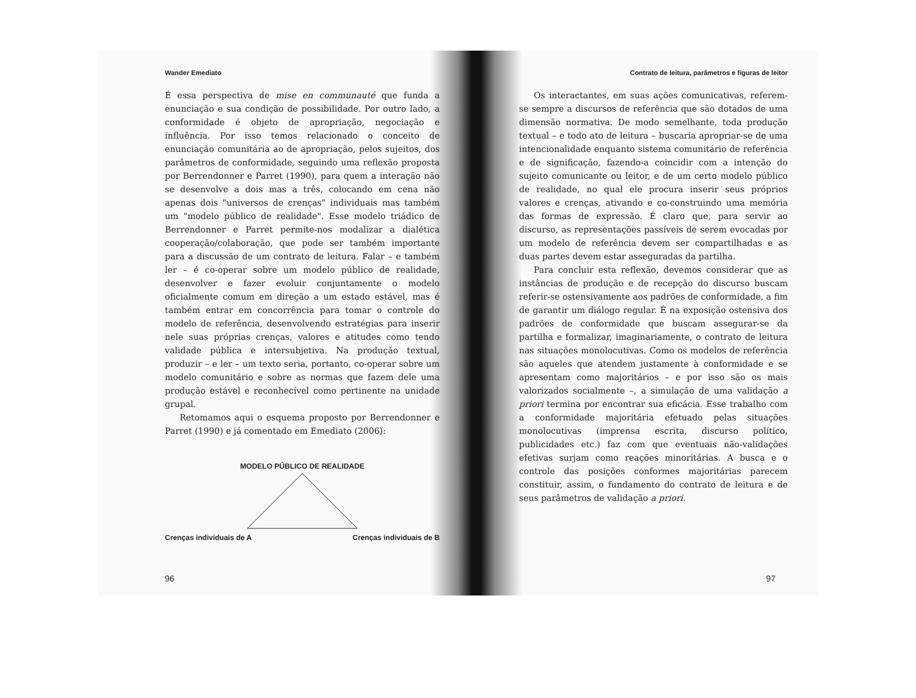Wander Emediato
É essa perspectiva de mise en communauté que funda a enunciação e sua condição de possibilidade. Por outro lado, a conformidade é objeto de apropriação, negociação e influência. Por isso temos relacionado o conceito de enunciação comunitária ao de apropriação, pelos sujeitos, dos parâmetros de conformidade, seguindo uma reflexão proposta por Berrendonner e Parret (1990), para quem a interação não se desenvolve a dois mas a três, colocando em cena não apenas dois "universos de crenças" individuais mas também um "modelo público de realidade". Esse modelo triádico de Berrendonner e Parret permite-nos modalizar a dialética cooperação/colaboração, que pode ser também importante para a discussão de um contrato de leitura. Falar – e também ler – é co-operar sobre um modelo público de realidade, desenvolver e fazer evoluir conjuntamente o modelo oficialmente comum em direção a um estado estável, mas é também entrar em concorrência para tomar o controle do modelo de referência, desenvolvendo estratégias para inserir nele suas próprias crenças, valores e atitudes como tendo validade pública e intersubjetiva. Na produção textual, produzir – e ler – um texto seria, portanto, co-operar sobre um modelo comunitário e sobre as normas que fazem dele uma produção estável e reconhecível como pertinente na unidade grupal.
Retomamos aqui o esquema proposto por Berrendonner e Parret (1990) e já comentado em Emediato (2006):
MODELO PÚBLICO DE REALIDADE
Crenças individuais de A Crenças individuais de B
96
Contrato de leitura, parâmetros e figuras de leitor
Os interactantes, em suas ações comunicativas, referem-se sempre a discursos de referência que são dotados de uma dimensão normativa. De modo semelhante, toda produção textual – e todo ato de leitura – buscaria apropriar-se de uma intencionalidade enquanto sistema comunitário de referência e de significação, fazendo-a coincidir com a intenção do sujeito comunicante ou leitor, e de um certo modelo público de realidade, no qual ele procura inserir seus próprios valores e crenças, ativando e co-construindo uma memória das formas de expressão. É claro que, para servir ao discurso, as representações passíveis de serem evocadas por um modelo de referência devem ser compartilhadas e as duas partes devem estar asseguradas da partilha.
Para concluir esta reflexão, devemos considerar que as instâncias de produção e de recepção do discurso buscam referir-se ostensivamente aos padrões de conformidade, a fim de garantir um diálogo regular. É na exposição ostensiva dos padrões de conformidade que buscam assegurar-se da partilha e formalizar, imaginariamente, o contrato de leitura nas situações monolocutivas. Como os modelos de referência são aqueles que atendem justamente à conformidade e se apresentam como majoritários – e por isso são os mais valorizados socialmente –, a simulação de uma validação a priori termina por encontrar sua eficácia. Esse trabalho com a conformidade majoritária efetuado pelas situações monolocutivas (imprensa escrita, discurso político, publicidades etc.) faz com que eventuais não-validações efetivas surjam como reações minoritárias. A busca e o controle das posições conformes majoritárias parecem constituir, assim, o fundamento do contrato de leitura e de seus parâmetros de validação a priori.
97